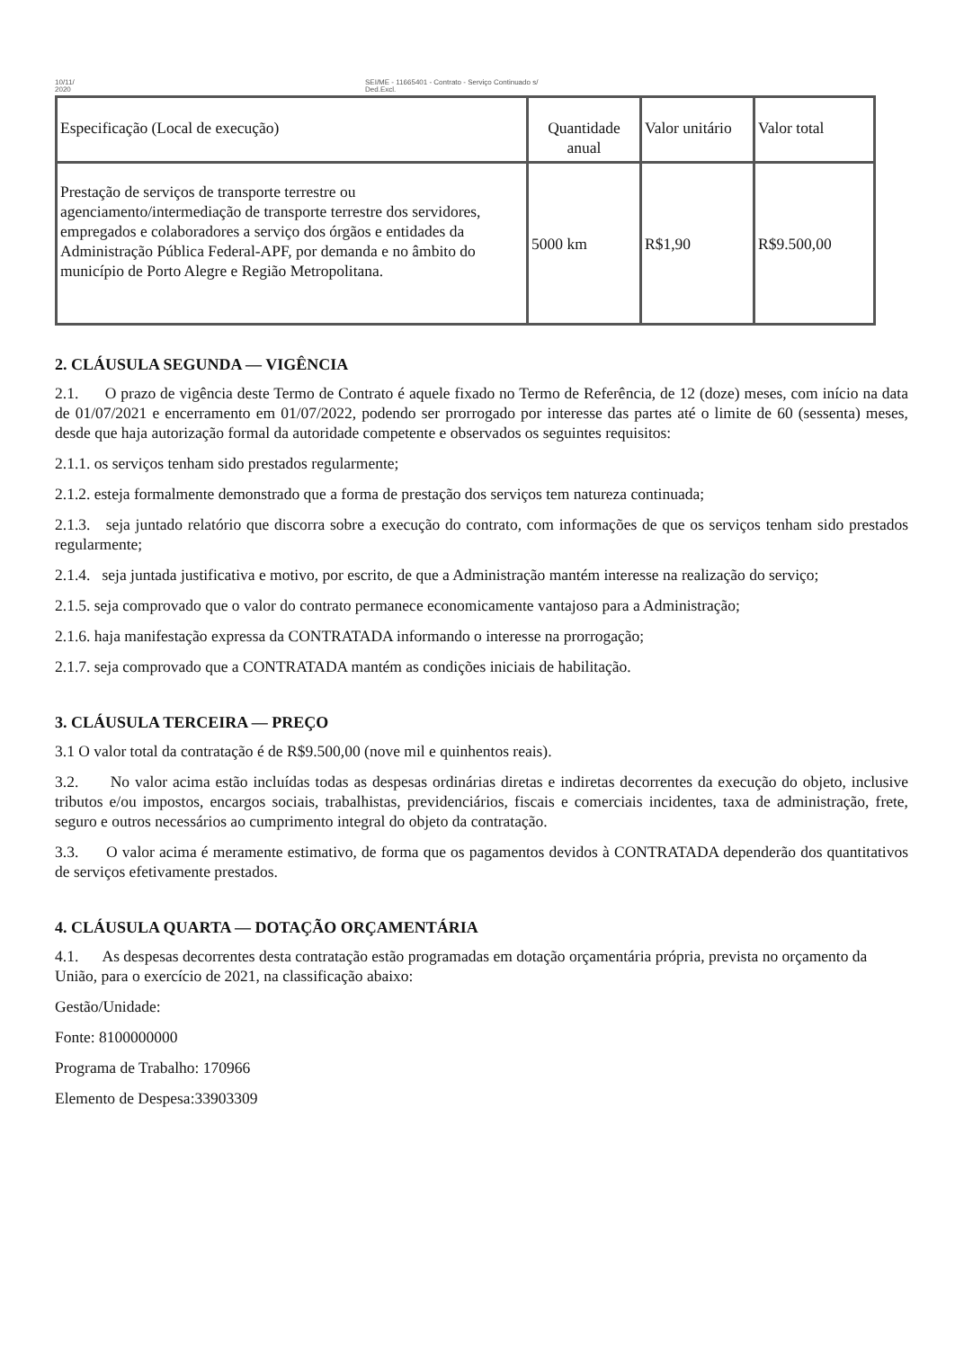10/11/
2020
SEI/ME - 11665401 - Contrato - Serviço Continuado s/
Ded.Excl.
| Especificação (Local de execução) | Quantidade anual | Valor unitário | Valor total |
| Prestação de serviços de transporte terrestre ou agenciamento/intermediação de transporte terrestre dos servidores, empregados e colaboradores a serviço dos órgãos e entidades da Administração Pública Federal-APF, por demanda e no âmbito do município de Porto Alegre e Região Metropolitana. | 5000 km | R$1,90 | R$9.500,00 |
2. CLÁUSULA SEGUNDA — VIGÊNCIA
2.1. O prazo de vigência deste Termo de Contrato é aquele fixado no Termo de Referência, de 12 (doze) meses, com início na data de 01/07/2021 e encerramento em 01/07/2022, podendo ser prorrogado por interesse das partes até o limite de 60 (sessenta) meses, desde que haja autorização formal da autoridade competente e observados os seguintes requisitos:
2.1.1. os serviços tenham sido prestados regularmente;
2.1.2. esteja formalmente demonstrado que a forma de prestação dos serviços tem natureza continuada;
2.1.3. seja juntado relatório que discorra sobre a execução do contrato, com informações de que os serviços tenham sido prestados regularmente;
2.1.4. seja juntada justificativa e motivo, por escrito, de que a Administração mantém interesse na realização do serviço;
2.1.5. seja comprovado que o valor do contrato permanece economicamente vantajoso para a Administração;
2.1.6. haja manifestação expressa da CONTRATADA informando o interesse na prorrogação;
2.1.7. seja comprovado que a CONTRATADA mantém as condições iniciais de habilitação.
3. CLÁUSULA TERCEIRA — PREÇO
3.1 O valor total da contratação é de R$9.500,00 (nove mil e quinhentos reais).
3.2. No valor acima estão incluídas todas as despesas ordinárias diretas e indiretas decorrentes da execução do objeto, inclusive tributos e/ou impostos, encargos sociais, trabalhistas, previdenciários, fiscais e comerciais incidentes, taxa de administração, frete, seguro e outros necessários ao cumprimento integral do objeto da contratação.
3.3. O valor acima é meramente estimativo, de forma que os pagamentos devidos à CONTRATADA dependerão dos quantitativos de serviços efetivamente prestados.
4. CLÁUSULA QUARTA — DOTAÇÃO ORÇAMENTÁRIA
4.1. As despesas decorrentes desta contratação estão programadas em dotação orçamentária própria, prevista no orçamento da União, para o exercício de 2021, na classificação abaixo:
Gestão/Unidade:
Fonte: 8100000000
Programa de Trabalho: 170966
Elemento de Despesa:33903309